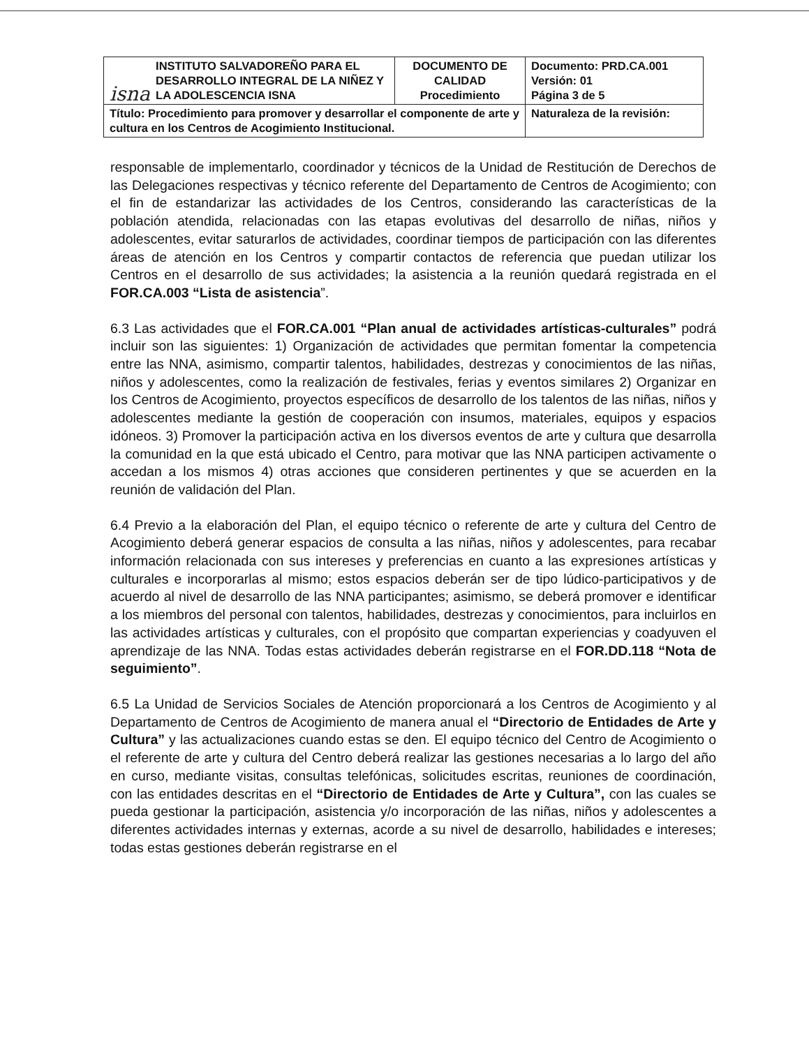| isna INSTITUTO SALVADOREÑO PARA EL DESARROLLO INTEGRAL DE LA NIÑEZ Y LA ADOLESCENCIA ISNA | DOCUMENTO DE CALIDAD Procedimiento | Documento: PRD.CA.001 Versión: 01 Página 3 de 5 |
| Título: Procedimiento para promover y desarrollar el componente de arte y cultura en los Centros de Acogimiento Institucional. | | Naturaleza de la revisión: |
responsable de implementarlo, coordinador y técnicos de la Unidad de Restitución de Derechos de las Delegaciones respectivas y técnico referente del Departamento de Centros de Acogimiento; con el fin de estandarizar las actividades de los Centros, considerando las características de la población atendida, relacionadas con las etapas evolutivas del desarrollo de niñas, niños y adolescentes, evitar saturarlos de actividades, coordinar tiempos de participación con las diferentes áreas de atención en los Centros y compartir contactos de referencia que puedan utilizar los Centros en el desarrollo de sus actividades; la asistencia a la reunión quedará registrada en el FOR.CA.003 “Lista de asistencia”.
6.3 Las actividades que el FOR.CA.001 “Plan anual de actividades artísticas-culturales” podrá incluir son las siguientes: 1) Organización de actividades que permitan fomentar la competencia entre las NNA, asimismo, compartir talentos, habilidades, destrezas y conocimientos de las niñas, niños y adolescentes, como la realización de festivales, ferias y eventos similares 2) Organizar en los Centros de Acogimiento, proyectos específicos de desarrollo de los talentos de las niñas, niños y adolescentes mediante la gestión de cooperación con insumos, materiales, equipos y espacios idóneos. 3) Promover la participación activa en los diversos eventos de arte y cultura que desarrolla la comunidad en la que está ubicado el Centro, para motivar que las NNA participen activamente o accedan a los mismos 4) otras acciones que consideren pertinentes y que se acuerden en la reunión de validación del Plan.
6.4 Previo a la elaboración del Plan, el equipo técnico o referente de arte y cultura del Centro de Acogimiento deberá generar espacios de consulta a las niñas, niños y adolescentes, para recabar información relacionada con sus intereses y preferencias en cuanto a las expresiones artísticas y culturales e incorporarlas al mismo; estos espacios deberán ser de tipo lúdico-participativos y de acuerdo al nivel de desarrollo de las NNA participantes; asimismo, se deberá promover e identificar a los miembros del personal con talentos, habilidades, destrezas y conocimientos, para incluirlos en las actividades artísticas y culturales, con el propósito que compartan experiencias y coadyuven el aprendizaje de las NNA. Todas estas actividades deberán registrarse en el FOR.DD.118 “Nota de seguimiento”.
6.5 La Unidad de Servicios Sociales de Atención proporcionará a los Centros de Acogimiento y al Departamento de Centros de Acogimiento de manera anual el “Directorio de Entidades de Arte y Cultura” y las actualizaciones cuando estas se den. El equipo técnico del Centro de Acogimiento o el referente de arte y cultura del Centro deberá realizar las gestiones necesarias a lo largo del año en curso, mediante visitas, consultas telefónicas, solicitudes escritas, reuniones de coordinación, con las entidades descritas en el “Directorio de Entidades de Arte y Cultura”, con las cuales se pueda gestionar la participación, asistencia y/o incorporación de las niñas, niños y adolescentes a diferentes actividades internas y externas, acorde a su nivel de desarrollo, habilidades e intereses; todas estas gestiones deberán registrarse en el